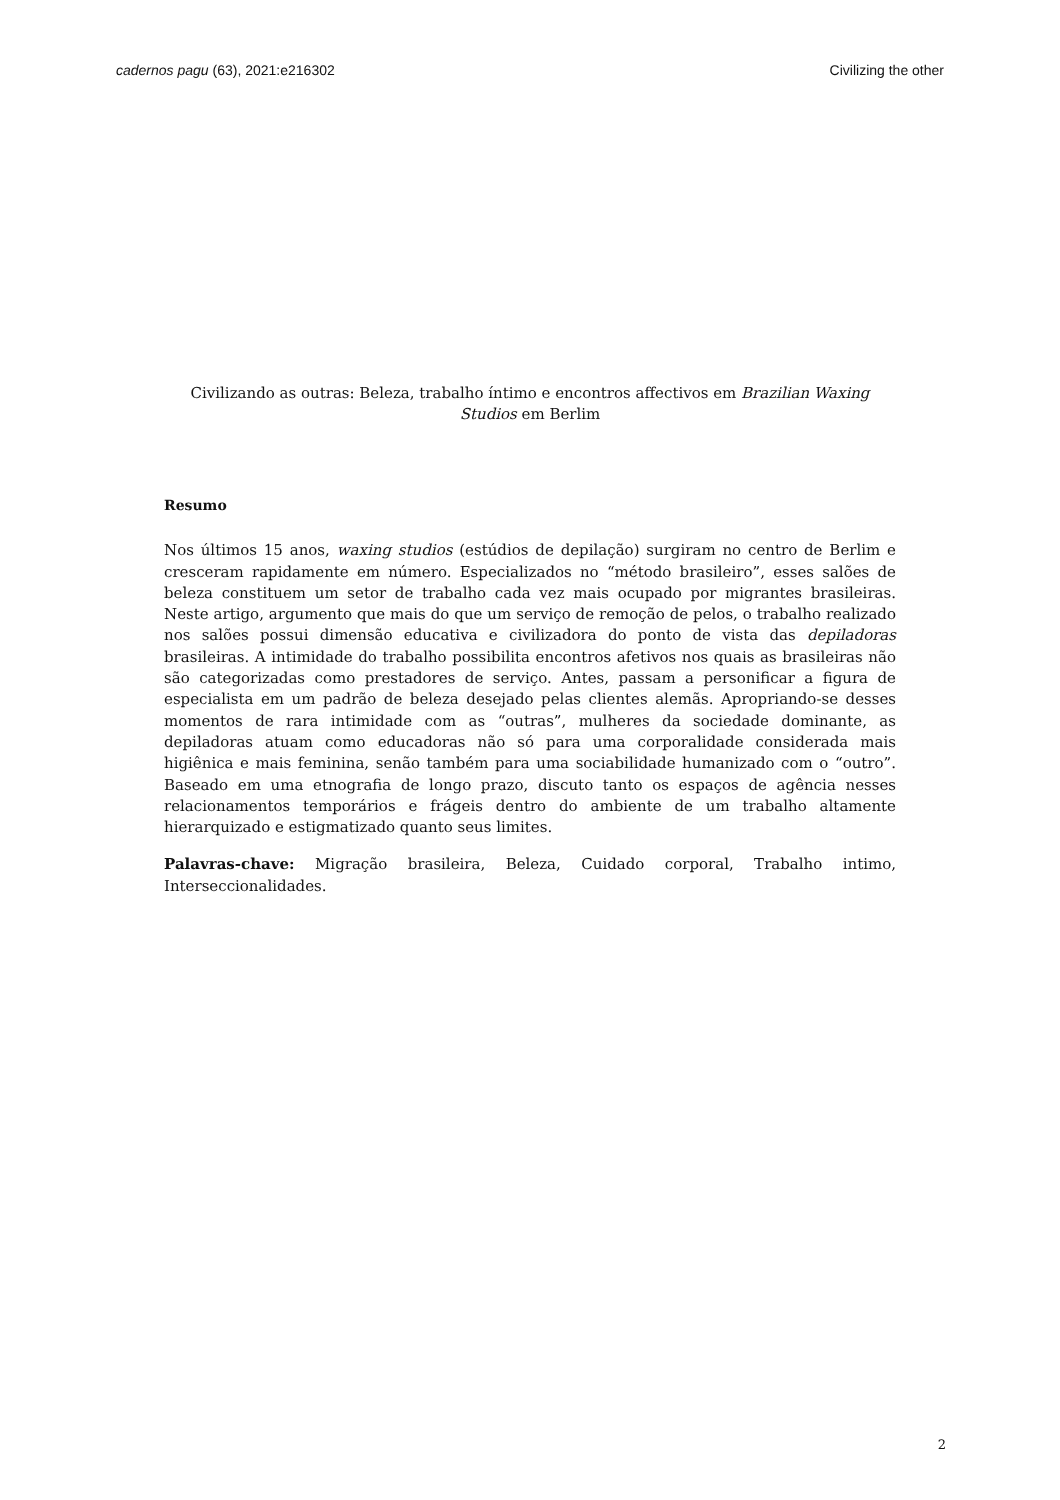cadernos pagu (63), 2021:e216302 Civilizing the other
Civilizando as outras: Beleza, trabalho íntimo e encontros affectivos em Brazilian Waxing Studios em Berlim
Resumo
Nos últimos 15 anos, waxing studios (estúdios de depilação) surgiram no centro de Berlim e cresceram rapidamente em número. Especializados no “método brasileiro”, esses salões de beleza constituem um setor de trabalho cada vez mais ocupado por migrantes brasileiras. Neste artigo, argumento que mais do que um serviço de remoção de pelos, o trabalho realizado nos salões possui dimensão educativa e civilizadora do ponto de vista das depiladoras brasileiras. A intimidade do trabalho possibilita encontros afetivos nos quais as brasileiras não são categorizadas como prestadores de serviço. Antes, passam a personificar a figura de especialista em um padrão de beleza desejado pelas clientes alemãs. Apropriando-se desses momentos de rara intimidade com as “outras”, mulheres da sociedade dominante, as depiladoras atuam como educadoras não só para uma corporalidade considerada mais higiênica e mais feminina, senão também para uma sociabilidade humanizado com o “outro”. Baseado em uma etnografia de longo prazo, discuto tanto os espaços de agência nesses relacionamentos temporários e frágeis dentro do ambiente de um trabalho altamente hierarquizado e estigmatizado quanto seus limites.
Palavras-chave: Migração brasileira, Beleza, Cuidado corporal, Trabalho intimo, Interseccionalidades.
2